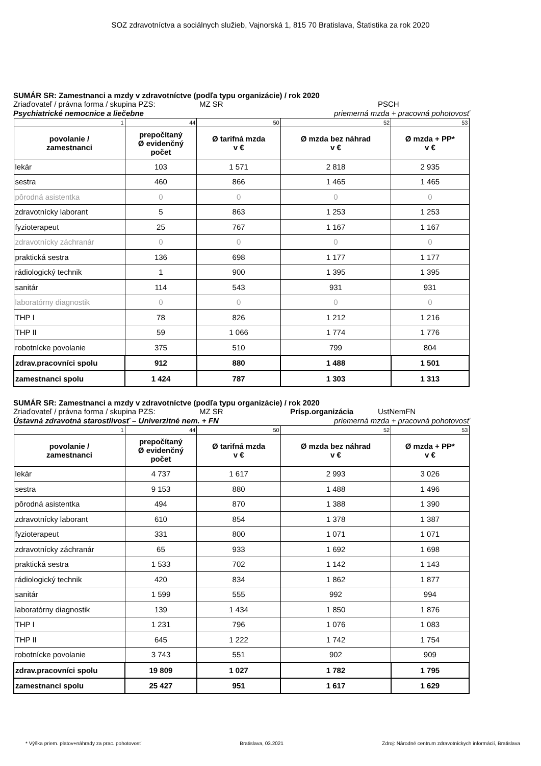SOZ zdravotníctva a sociálnych služieb, Vajnorská 1, 815 70 Bratislava, Štatistika za rok 2020
SUMÁR SR: Zamestnanci a mzdy v zdravotníctve (podľa typu organizácie) / rok 2020
Zriaďovateľ / právna forma / skupina PZS: MZ SR PSCH
Psychiatrické nemocnice a liečebne priemerná mzda + pracovná pohotovosť
| 1 | 44 | 50 | 52 | 53 |
| povolanie / zamestnanci | prepočítaný Ø evidenčný počet | Ø tarifná mzda v € | Ø mzda bez náhrad v € | Ø mzda + PP* v € |
| lekár | 103 | 1 571 | 2 818 | 2 935 |
| sestra | 460 | 866 | 1 465 | 1 465 |
| pôrodná asistentka | 0 | 0 | 0 | 0 |
| zdravotnícky laborant | 5 | 863 | 1 253 | 1 253 |
| fyzioterapeut | 25 | 767 | 1 167 | 1 167 |
| zdravotnícky záchranár | 0 | 0 | 0 | 0 |
| praktická sestra | 136 | 698 | 1 177 | 1 177 |
| rádiologický technik | 1 | 900 | 1 395 | 1 395 |
| sanitár | 114 | 543 | 931 | 931 |
| laboratórny diagnostik | 0 | 0 | 0 | 0 |
| THP I | 78 | 826 | 1 212 | 1 216 |
| THP II | 59 | 1 066 | 1 774 | 1 776 |
| robotnícke povolanie | 375 | 510 | 799 | 804 |
| zdrav.pracovníci spolu | 912 | 880 | 1 488 | 1 501 |
| zamestnanci spolu | 1 424 | 787 | 1 303 | 1 313 |
SUMÁR SR: Zamestnanci a mzdy v zdravotníctve (podľa typu organizácie) / rok 2020
Zriaďovateľ / právna forma / skupina PZS: MZ SR Prísp.organizácia UstNemFN
Ústavná zdravotná starostlivosť – Univerzitné nem. + FN priemerná mzda + pracovná pohotovosť
| 1 | 44 | 50 | 52 | 53 |
| povolanie / zamestnanci | prepočítaný Ø evidenčný počet | Ø tarifná mzda v € | Ø mzda bez náhrad v € | Ø mzda + PP* v € |
| lekár | 4 737 | 1 617 | 2 993 | 3 026 |
| sestra | 9 153 | 880 | 1 488 | 1 496 |
| pôrodná asistentka | 494 | 870 | 1 388 | 1 390 |
| zdravotnícky laborant | 610 | 854 | 1 378 | 1 387 |
| fyzioterapeut | 331 | 800 | 1 071 | 1 071 |
| zdravotnícky záchranár | 65 | 933 | 1 692 | 1 698 |
| praktická sestra | 1 533 | 702 | 1 142 | 1 143 |
| rádiologický technik | 420 | 834 | 1 862 | 1 877 |
| sanitár | 1 599 | 555 | 992 | 994 |
| laboratórny diagnostik | 139 | 1 434 | 1 850 | 1 876 |
| THP I | 1 231 | 796 | 1 076 | 1 083 |
| THP II | 645 | 1 222 | 1 742 | 1 754 |
| robotnícke povolanie | 3 743 | 551 | 902 | 909 |
| zdrav.pracovníci spolu | 19 809 | 1 027 | 1 782 | 1 795 |
| zamestnanci spolu | 25 427 | 951 | 1 617 | 1 629 |
* Výška priem. platov+náhrady za prac. pohotovosť Bratislava, 03.2021 Zdroj: Národné centrum zdravotníckych informácií, Bratislava